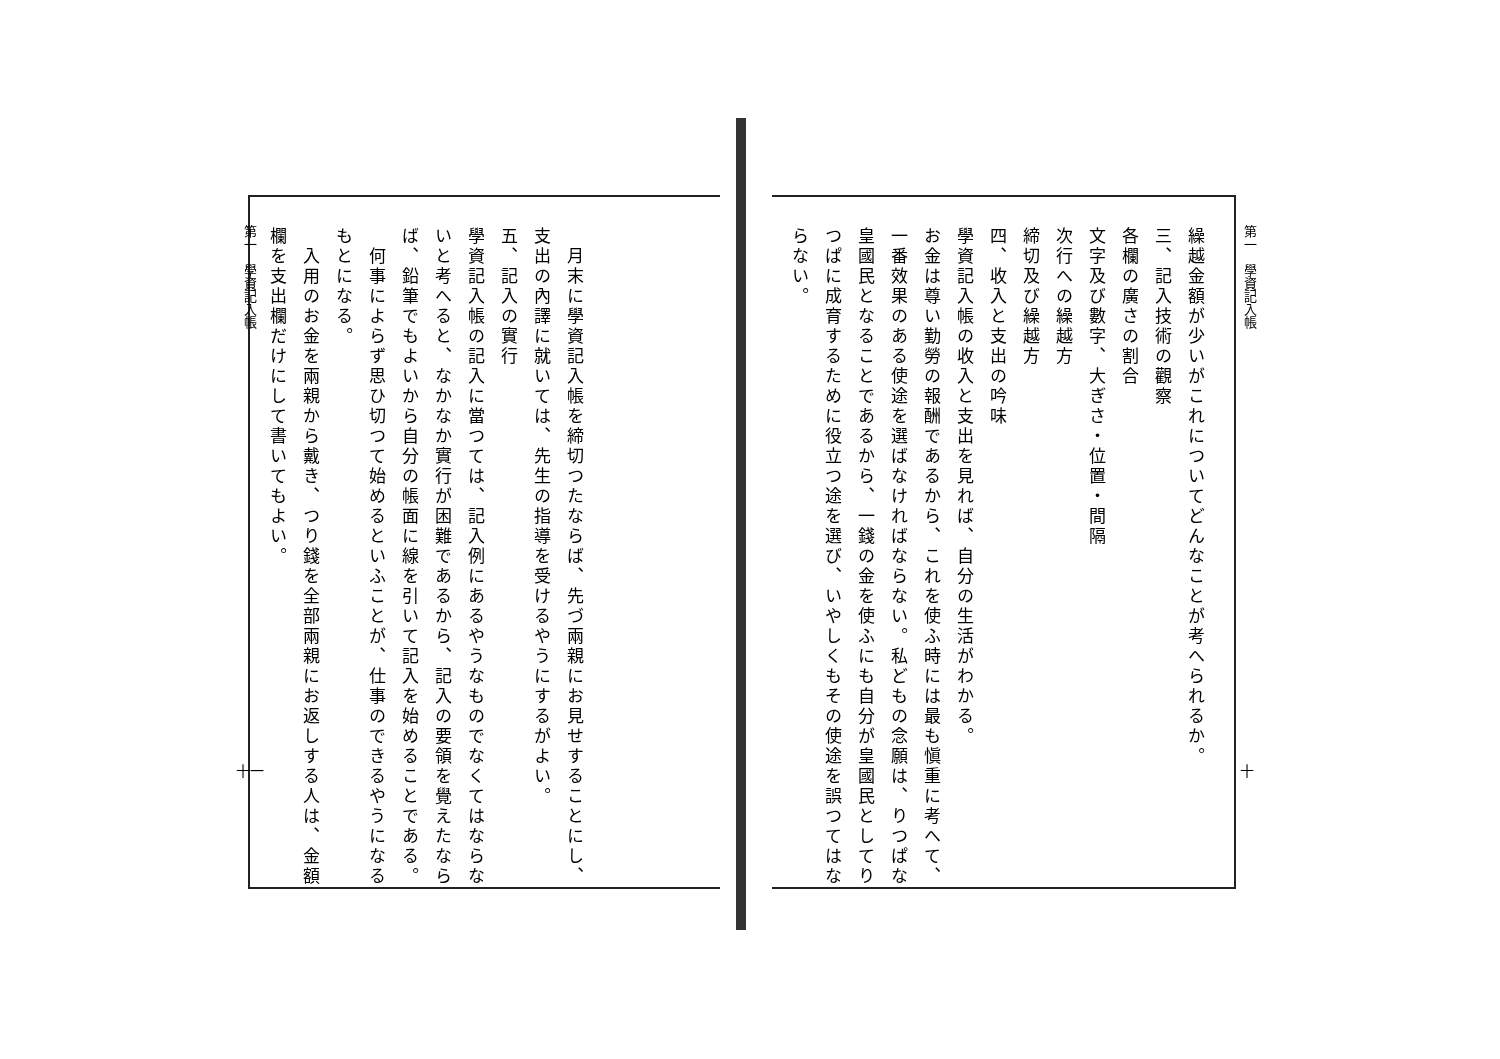第一　學資記入帳
十
繰越金額が少いがこれについてどんなことが考へられるか。
三、記入技術の觀察
各欄の廣さの割合
文字及び數字、大ぎさ・位置・間隔
次行への繰越方
締切及び繰越方
四、收入と支出の吟味
學資記入帳の收入と支出を見れば、自分の生活がわかる。
お金は尊い勤勞の報酬であるから、これを使ふ時には最も愼重に考へて、一番效果のある使途を選ばなければならない。私どもの念願は、りつぱな皇國民となることであるから、一錢の金を使ふにも自分が皇國民としてりつぱに成育するために役立つ途を選び、いやしくもその使途を誤つてはならない。
　月末に學資記入帳を締切つたならば、先づ兩親にお見せすることにし、支出の內譯に就いては、先生の指導を受けるやうにするがよい。
五、記入の實行
學資記入帳の記入に當つては、記入例にあるやうなものでなくてはならないと考へると、なかなか實行が困難であるから、記入の要領を覺えたならば、鉛筆でもよいから自分の帳面に線を引いて記入を始めることである。
　何事によらず思ひ切つて始めるといふことが、仕事のできるやうになるもとになる。
　入用のお金を兩親から戴き、つり錢を全部兩親にお返しする人は、金額欄を支出欄だけにして書いてもよい。
第一　學資記入帳
十一